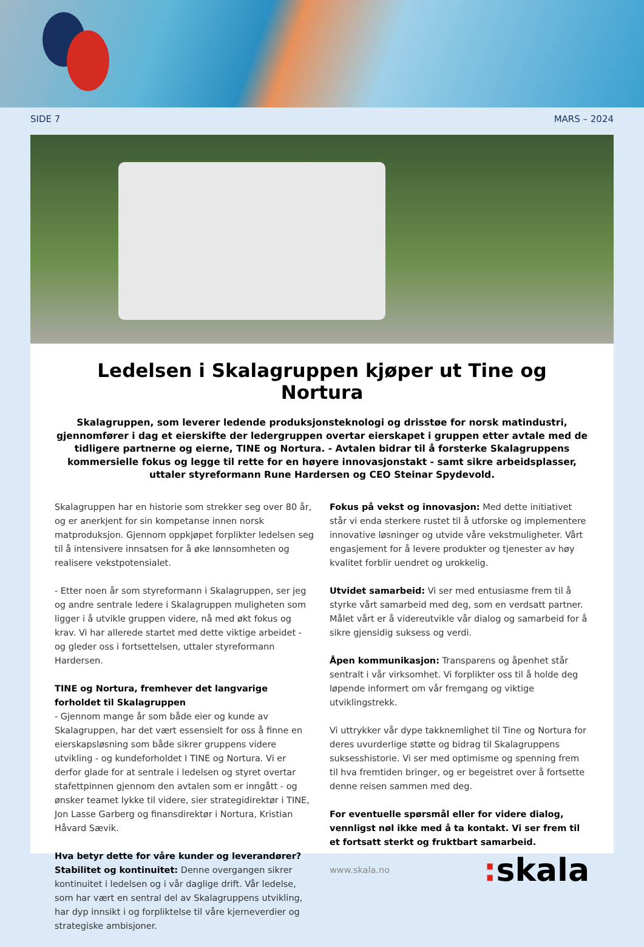SIDE 7 MARS – 2024
Ledelsen i Skalagruppen kjøper ut Tine og Nortura
Skalagruppen, som leverer ledende produksjonsteknologi og drisstøe for norsk matindustri, gjennomfører i dag et eierskifte der ledergruppen overtar eierskapet i gruppen etter avtale med de tidligere partnerne og eierne, TINE og Nortura. - Avtalen bidrar til å forsterke Skalagruppens kommersielle fokus og legge til rette for en høyere innovasjonstakt - samt sikre arbeidsplasser,
uttaler styreformann Rune Hardersen og CEO Steinar Spydevold.
Skalagruppen har en historie som strekker seg over 80 år, og er anerkjent for sin kompetanse innen norsk matproduksjon. Gjennom oppkjøpet forplikter ledelsen seg til å intensivere innsatsen for å øke lønnsomheten og realisere vekstpotensialet.
- Etter noen år som styreformann i Skalagruppen, ser jeg og andre sentrale ledere i Skalagruppen muligheten som ligger i å utvikle gruppen videre, nå med økt fokus og krav. Vi har allerede startet med dette viktige arbeidet - og gleder oss i fortsettelsen, uttaler styreformann Hardersen.
TINE og Nortura, fremhever det langvarige forholdet til Skalagruppen
- Gjennom mange år som både eier og kunde av Skalagruppen, har det vært essensielt for oss å finne en eierskapsløsning som både sikrer gruppens videre utvikling - og kundeforholdet I TINE og Nortura. Vi er derfor glade for at sentrale i ledelsen og styret overtar stafettpinnen gjennom den avtalen som er inngått - og ønsker teamet lykke til videre, sier strategidirektør i TINE, Jon Lasse Garberg og finansdirektør i Nortura, Kristian Håvard Sævik.
Hva betyr dette for våre kunder og leverandører?
Stabilitet og kontinuitet: Denne overgangen sikrer kontinuitet i ledelsen og i vår daglige drift. Vår ledelse, som har vært en sentral del av Skalagruppens utvikling, har dyp innsikt i og forpliktelse til våre kjerneverdier og strategiske ambisjoner.
Fokus på vekst og innovasjon: Med dette initiativet står vi enda sterkere rustet til å utforske og implementere innovative løsninger og utvide våre vekstmuligheter. Vårt engasjement for å levere produkter og tjenester av høy kvalitet forblir uendret og urokkelig.
Utvidet samarbeid: Vi ser med entusiasme frem til å styrke vårt samarbeid med deg, som en verdsatt partner. Målet vårt er å videreutvikle vår dialog og samarbeid for å sikre gjensidig suksess og verdi.
Åpen kommunikasjon: Transparens og åpenhet står sentralt i vår virksomhet. Vi forplikter oss til å holde deg løpende informert om vår fremgang og viktige utviklingstrekk.
Vi uttrykker vår dype takknemlighet til Tine og Nortura for deres uvurderlige støtte og bidrag til Skalagruppens suksesshistorie. Vi ser med optimisme og spenning frem til hva fremtiden bringer, og er begeistret over å fortsette denne reisen sammen med deg.
For eventuelle spørsmål eller for videre dialog, vennligst nøl ikke med å ta kontakt. Vi ser frem til et fortsatt sterkt og fruktbart samarbeid.
www.skala.no: skala